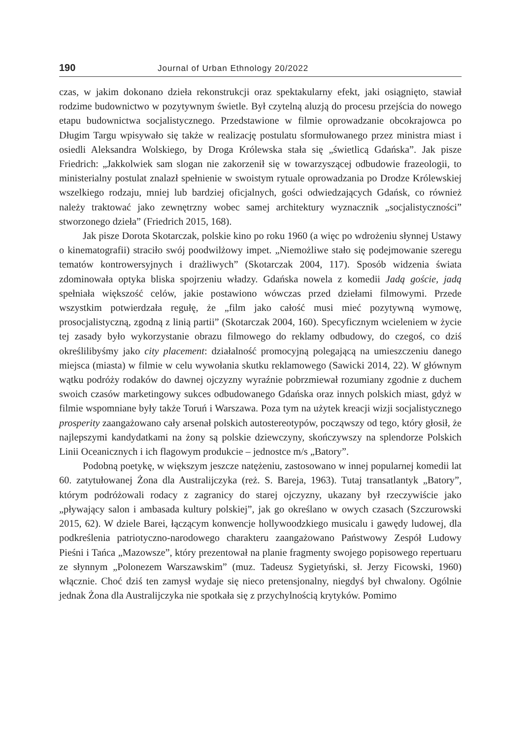190 Journal of Urban Ethnology 20/2022
czas, w jakim dokonano dzieła rekonstrukcji oraz spektakularny efekt, jaki osiągnięto, stawiał rodzime budownictwo w pozytywnym świetle. Był czytelną aluzją do procesu przejścia do nowego etapu budownictwa socjalistycznego. Przedstawione w filmie oprowadzanie obcokrajowca po Długim Targu wpisywało się także w realizację postulatu sformułowanego przez ministra miast i osiedli Aleksandra Wolskiego, by Droga Królewska stała się „świetlicą Gdańska”. Jak pisze Friedrich: „Jakkolwiek sam slogan nie zakorzenił się w towarzyszącej odbudowie frazeologii, to ministerialny postulat znalazł spełnienie w swoistym rytuale oprowadzania po Drodze Królewskiej wszelkiego rodzaju, mniej lub bardziej oficjalnych, gości odwiedzających Gdańsk, co również należy traktować jako zewnętrzny wobec samej architektury wyznacznik „socjalistyczności” stworzonego dzieła” (Friedrich 2015, 168).
Jak pisze Dorota Skotarczak, polskie kino po roku 1960 (a więc po wdrożeniu słynnej Ustawy o kinematografii) straciło swój poodwilżowy impet. „Niemożliwe stało się podejmowanie szeregu tematów kontrowersyjnych i drażliwych” (Skotarczak 2004, 117). Sposób widzenia świata zdominowała optyka bliska spojrzeniu władzy. Gdańska nowela z komedii Jadą goście, jadą spełniała większość celów, jakie postawiono wówczas przed dziełami filmowymi. Przede wszystkim potwierdzała regułę, że „film jako całość musi mieć pozytywną wymowę, prosocjalistyczną, zgodną z linią partii” (Skotarczak 2004, 160). Specyficznym wcieleniem w życie tej zasady było wykorzystanie obrazu filmowego do reklamy odbudowy, do czegoś, co dziś określilibyśmy jako city placement: działalność promocyjną polegającą na umieszczeniu danego miejsca (miasta) w filmie w celu wywołania skutku reklamowego (Sawicki 2014, 22). W głównym wątku podróży rodaków do dawnej ojczyzny wyraźnie pobrzmiewał rozumiany zgodnie z duchem swoich czasów marketingowy sukces odbudowanego Gdańska oraz innych polskich miast, gdyż w filmie wspomniane były także Toruń i Warszawa. Poza tym na użytek kreacji wizji socjalistycznego prosperity zaangażowano cały arsenał polskich autostereotypów, począwszy od tego, który głosił, że najlepszymi kandydatkami na żony są polskie dziewczyny, skończywszy na splendorze Polskich Linii Oceanicznych i ich flagowym produkcie – jednostce m/s „Batory”.
Podobną poetykę, w większym jeszcze natężeniu, zastosowano w innej popularnej komedii lat 60. zatytułowanej Żona dla Australijczyka (reż. S. Bareja, 1963). Tutaj transatlantyk „Batory”, którym podróżowali rodacy z zagranicy do starej ojczyzny, ukazany był rzeczywiście jako „pływający salon i ambasada kultury polskiej”, jak go określano w owych czasach (Szczurowski 2015, 62). W dziele Barei, łączącym konwencje hollywoodzkiego musicalu i gawędy ludowej, dla podkreślenia patriotyczno-narodowego charakteru zaangażowano Państwowy Zespół Ludowy Pieśni i Tańca „Mazowsze”, który prezentował na planie fragmenty swojego popisowego repertuaru ze słynnym „Polonezem Warszawskim” (muz. Tadeusz Sygietyński, sł. Jerzy Ficowski, 1960) włącznie. Choć dziś ten zamysł wydaje się nieco pretensjonalny, niegdyś był chwalony. Ogólnie jednak Żona dla Australijczyka nie spotkała się z przychylnością krytyków. Pomimo